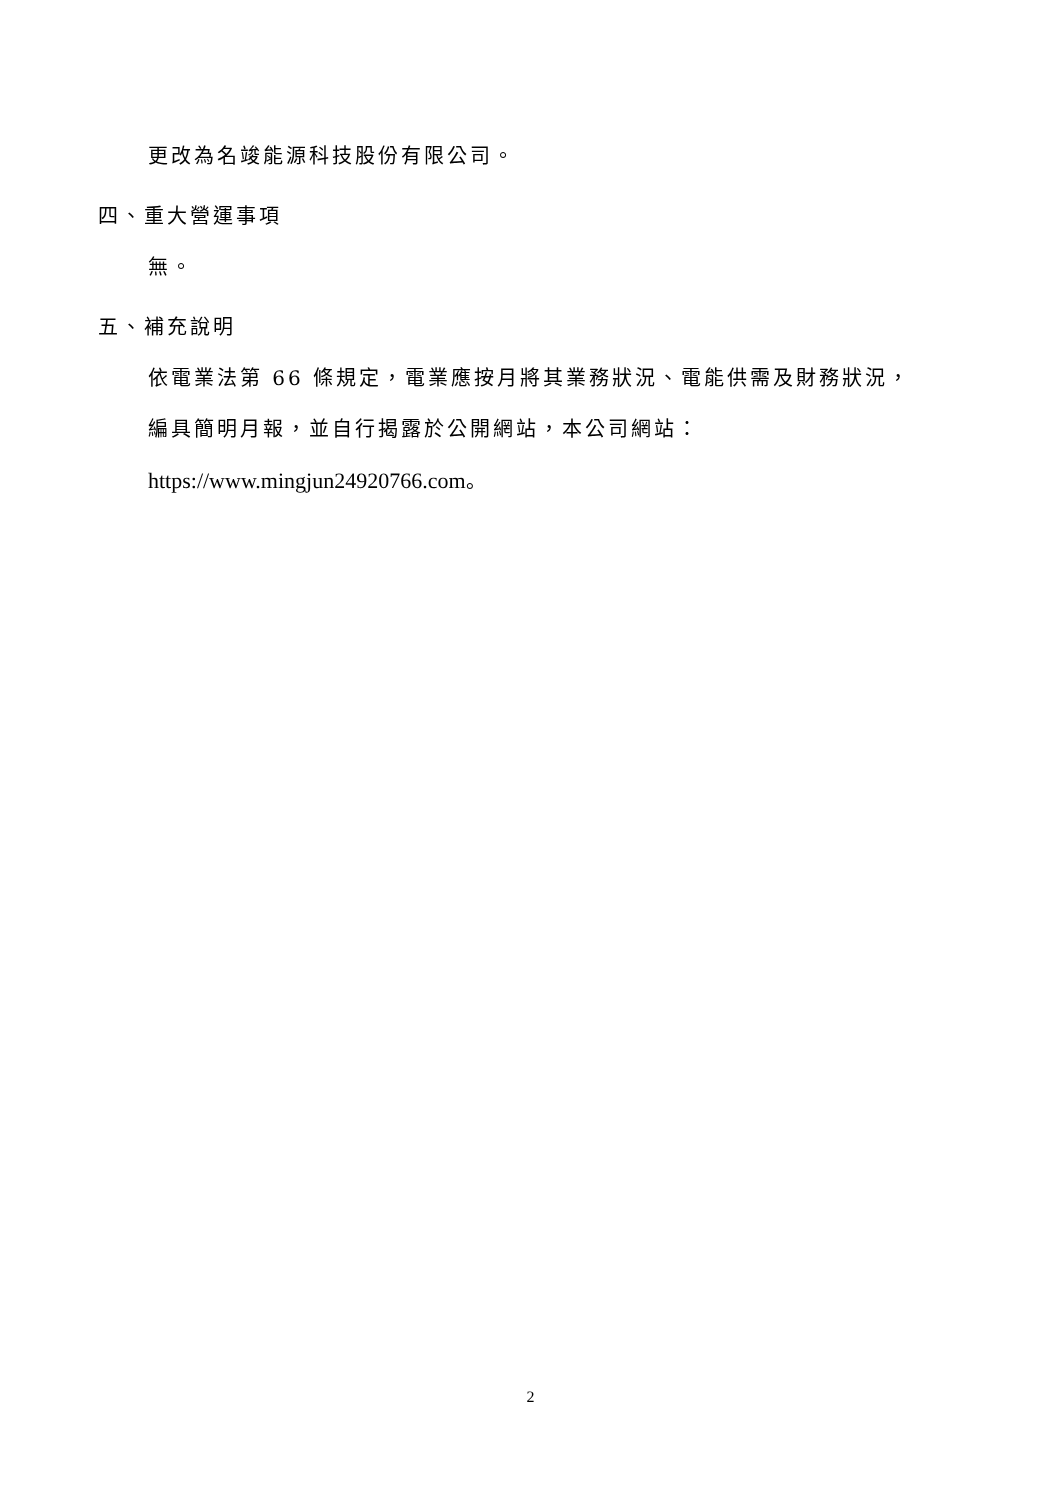更改為名竣能源科技股份有限公司。
四、重大營運事項
無。
五、補充說明
依電業法第 66 條規定，電業應按月將其業務狀況、電能供需及財務狀況，
編具簡明月報，並自行揭露於公開網站，本公司網站：
https://www.mingjun24920766.com。
2